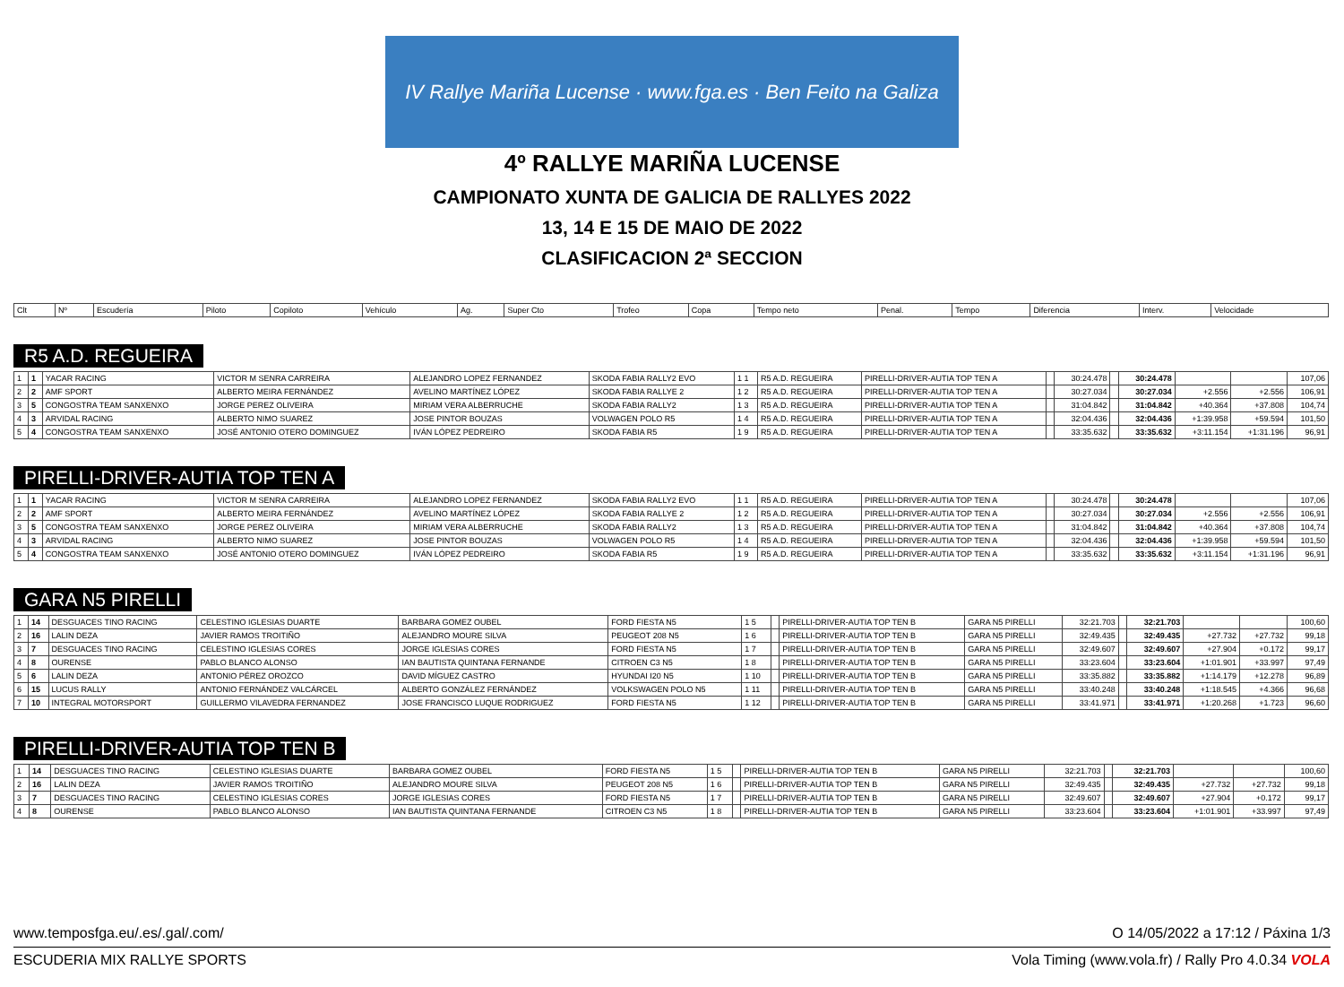IV Rallye Mariña Lucense · www.fga.es · Ben Feito na Galiza
4º RALLYE MARIÑA LUCENSE
CAMPIONATO XUNTA DE GALICIA DE RALLYES 2022
13, 14 E 15 DE MAIO DE 2022
CLASIFICACION 2ª SECCION
| Clt | Nº | Escudería | Piloto | Copiloto | Vehículo | Ag. | Super Cto | Trofeo | Copa | Tempo neto | Penal. | Tempo | Diferencia | Interv. | Velocidade |
| --- | --- | --- | --- | --- | --- | --- | --- | --- | --- | --- | --- | --- | --- | --- | --- |
R5 A.D. REGUEIRA
| 1 | 1 | YACAR RACING | VICTOR M SENRA CARREIRA | ALEJANDRO LOPEZ FERNANDEZ | SKODA FABIA RALLY2 EVO | 1 1 | R5 A.D. REGUEIRA | PIRELLI-DRIVER-AUTIA TOP TEN A | | 30:24.478 | | 30:24.478 | | | 107,06 |
| 2 | 2 | AMF SPORT | ALBERTO MEIRA FERNÁNDEZ | AVELINO MARTÍNEZ LÓPEZ | SKODA FABIA RALLYE 2 | 1 2 | R5 A.D. REGUEIRA | PIRELLI-DRIVER-AUTIA TOP TEN A | | 30:27.034 | | 30:27.034 | +2.556 | +2.556 | 106,91 |
| 3 | 5 | CONGOSTRA TEAM SANXENXO | JORGE PEREZ OLIVEIRA | MIRIAM VERA ALBERRUCHE | SKODA FABIA RALLY2 | 1 3 | R5 A.D. REGUEIRA | PIRELLI-DRIVER-AUTIA TOP TEN A | | 31:04.842 | | 31:04.842 | +40.364 | +37.808 | 104,74 |
| 4 | 3 | ARVIDAL RACING | ALBERTO NIMO SUAREZ | JOSE PINTOR BOUZAS | VOLWAGEN POLO R5 | 1 4 | R5 A.D. REGUEIRA | PIRELLI-DRIVER-AUTIA TOP TEN A | | 32:04.436 | | 32:04.436 | +1:39.958 | +59.594 | 101,50 |
| 5 | 4 | CONGOSTRA TEAM SANXENXO | JOSÉ ANTONIO OTERO DOMINGUEZ | IVÁN LÓPEZ PEDREIRO | SKODA FABIA R5 | 1 9 | R5 A.D. REGUEIRA | PIRELLI-DRIVER-AUTIA TOP TEN A | | 33:35.632 | | 33:35.632 | +3:11.154 | +1:31.196 | 96,91 |
PIRELLI-DRIVER-AUTIA TOP TEN A
| 1 | 1 | YACAR RACING | VICTOR M SENRA CARREIRA | ALEJANDRO LOPEZ FERNANDEZ | SKODA FABIA RALLY2 EVO | 1 1 | R5 A.D. REGUEIRA | PIRELLI-DRIVER-AUTIA TOP TEN A | | 30:24.478 | | 30:24.478 | | | 107,06 |
| 2 | 2 | AMF SPORT | ALBERTO MEIRA FERNÁNDEZ | AVELINO MARTÍNEZ LÓPEZ | SKODA FABIA RALLYE 2 | 1 2 | R5 A.D. REGUEIRA | PIRELLI-DRIVER-AUTIA TOP TEN A | | 30:27.034 | | 30:27.034 | +2.556 | +2.556 | 106,91 |
| 3 | 5 | CONGOSTRA TEAM SANXENXO | JORGE PEREZ OLIVEIRA | MIRIAM VERA ALBERRUCHE | SKODA FABIA RALLY2 | 1 3 | R5 A.D. REGUEIRA | PIRELLI-DRIVER-AUTIA TOP TEN A | | 31:04.842 | | 31:04.842 | +40.364 | +37.808 | 104,74 |
| 4 | 3 | ARVIDAL RACING | ALBERTO NIMO SUAREZ | JOSE PINTOR BOUZAS | VOLWAGEN POLO R5 | 1 4 | R5 A.D. REGUEIRA | PIRELLI-DRIVER-AUTIA TOP TEN A | | 32:04.436 | | 32:04.436 | +1:39.958 | +59.594 | 101,50 |
| 5 | 4 | CONGOSTRA TEAM SANXENXO | JOSÉ ANTONIO OTERO DOMINGUEZ | IVÁN LÓPEZ PEDREIRO | SKODA FABIA R5 | 1 9 | R5 A.D. REGUEIRA | PIRELLI-DRIVER-AUTIA TOP TEN A | | 33:35.632 | | 33:35.632 | +3:11.154 | +1:31.196 | 96,91 |
GARA N5 PIRELLI
| 1 | 14 | DESGUACES TINO RACING | CELESTINO IGLESIAS DUARTE | BARBARA GOMEZ OUBEL | FORD FIESTA N5 | 1 5 | | PIRELLI-DRIVER-AUTIA TOP TEN B | GARA N5 PIRELLI | 32:21.703 | | 32:21.703 | | | 100,60 |
| 2 | 16 | LALIN DEZA | JAVIER RAMOS TROITIÑO | ALEJANDRO MOURE SILVA | PEUGEOT 208 N5 | 1 6 | | PIRELLI-DRIVER-AUTIA TOP TEN B | GARA N5 PIRELLI | 32:49.435 | | 32:49.435 | +27.732 | +27.732 | 99,18 |
| 3 | 7 | DESGUACES TINO RACING | CELESTINO IGLESIAS CORES | JORGE IGLESIAS CORES | FORD FIESTA N5 | 1 7 | | PIRELLI-DRIVER-AUTIA TOP TEN B | GARA N5 PIRELLI | 32:49.607 | | 32:49.607 | +27.904 | +0.172 | 99,17 |
| 4 | 8 | OURENSE | PABLO BLANCO ALONSO | IAN BAUTISTA QUINTANA FERNANDE | CITROEN C3 N5 | 1 8 | | PIRELLI-DRIVER-AUTIA TOP TEN B | GARA N5 PIRELLI | 33:23.604 | | 33:23.604 | +1:01.901 | +33.997 | 97,49 |
| 5 | 6 | LALIN DEZA | ANTONIO PÉREZ OROZCO | DAVID MÍGUEZ CASTRO | HYUNDAI I20 N5 | 1 10 | | PIRELLI-DRIVER-AUTIA TOP TEN B | GARA N5 PIRELLI | 33:35.882 | | 33:35.882 | +1:14.179 | +12.278 | 96,89 |
| 6 | 15 | LUCUS RALLY | ANTONIO FERNÁNDEZ VALCÁRCEL | ALBERTO GONZÁLEZ FERNÁNDEZ | VOLKSWAGEN POLO N5 | 1 11 | | PIRELLI-DRIVER-AUTIA TOP TEN B | GARA N5 PIRELLI | 33:40.248 | | 33:40.248 | +1:18.545 | +4.366 | 96,68 |
| 7 | 10 | INTEGRAL MOTORSPORT | GUILLERMO VILAVEDRA FERNANDEZ | JOSE FRANCISCO LUQUE RODRIGUEZ | FORD FIESTA N5 | 1 12 | | PIRELLI-DRIVER-AUTIA TOP TEN B | GARA N5 PIRELLI | 33:41.971 | | 33:41.971 | +1:20.268 | +1.723 | 96,60 |
PIRELLI-DRIVER-AUTIA TOP TEN B
| 1 | 14 | DESGUACES TINO RACING | CELESTINO IGLESIAS DUARTE | BARBARA GOMEZ OUBEL | FORD FIESTA N5 | 1 5 | | PIRELLI-DRIVER-AUTIA TOP TEN B | GARA N5 PIRELLI | 32:21.703 | | 32:21.703 | | | 100,60 |
| 2 | 16 | LALIN DEZA | JAVIER RAMOS TROITIÑO | ALEJANDRO MOURE SILVA | PEUGEOT 208 N5 | 1 6 | | PIRELLI-DRIVER-AUTIA TOP TEN B | GARA N5 PIRELLI | 32:49.435 | | 32:49.435 | +27.732 | +27.732 | 99,18 |
| 3 | 7 | DESGUACES TINO RACING | CELESTINO IGLESIAS CORES | JORGE IGLESIAS CORES | FORD FIESTA N5 | 1 7 | | PIRELLI-DRIVER-AUTIA TOP TEN B | GARA N5 PIRELLI | 32:49.607 | | 32:49.607 | +27.904 | +0.172 | 99,17 |
| 4 | 8 | OURENSE | PABLO BLANCO ALONSO | IAN BAUTISTA QUINTANA FERNANDE | CITROEN C3 N5 | 1 8 | | PIRELLI-DRIVER-AUTIA TOP TEN B | GARA N5 PIRELLI | 33:23.604 | | 33:23.604 | +1:01.901 | +33.997 | 97,49 |
www.temposfga.eu/.es/.gal/.com/ O 14/05/2022 a 17:12 / Páxina 1/3
ESCUDERIA MIX RALLYE SPORTS Vola Timing (www.vola.fr) / Rally Pro 4.0.34 VOLA